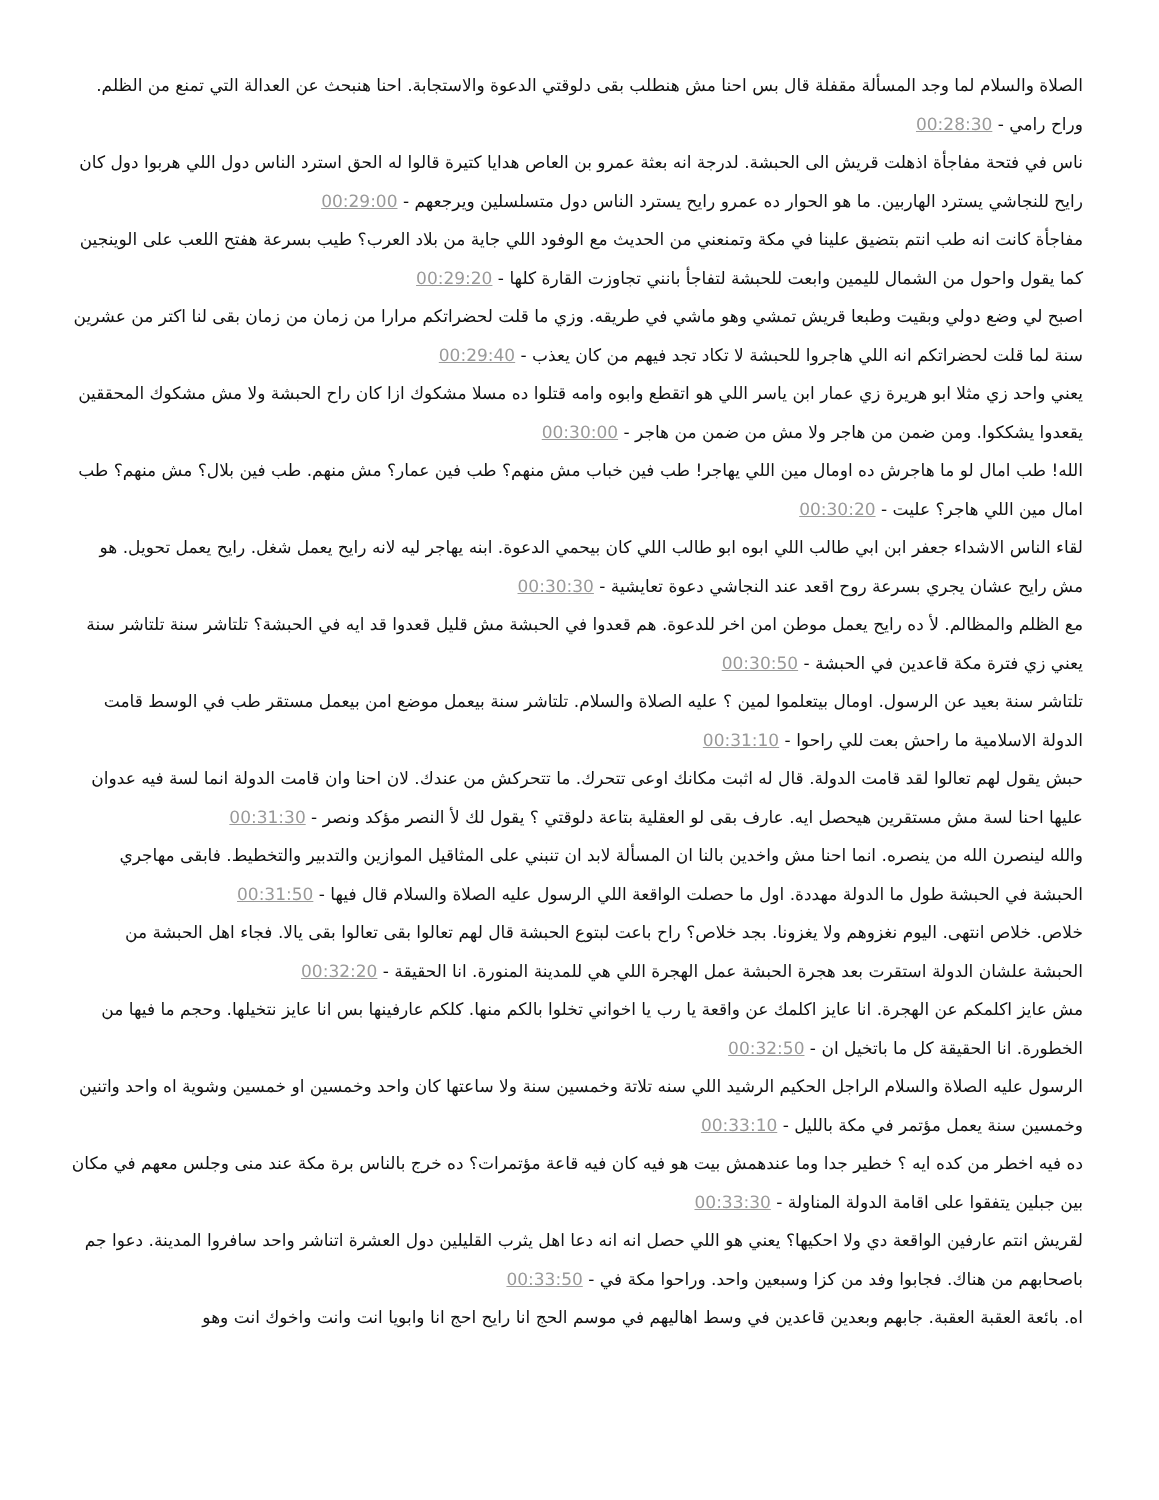الصلاة والسلام لما وجد المسألة مقفلة قال بس احنا مش هنطلب بقى دلوقتي الدعوة والاستجابة. احنا هنبحث عن العدالة التي تمنع من الظلم. وراح رامي - 00:28:30
ناس في فتحة مفاجأة اذهلت قريش الى الحبشة. لدرجة انه بعثة عمرو بن العاص هدايا كتيرة قالوا له الحق استرد الناس دول اللي هربوا دول كان رايح للنجاشي يسترد الهاربين. ما هو الحوار ده عمرو رايح يسترد الناس دول متسلسلين ويرجعهم - 00:29:00
مفاجأة كانت انه طب انتم بتضيق علينا في مكة وتمنعني من الحديث مع الوفود اللي جاية من بلاد العرب؟ طيب بسرعة هفتح اللعب على الوينجين كما يقول واحول من الشمال لليمين وابعت للحبشة لتفاجأ بانني تجاوزت القارة كلها - 00:29:20
اصبح لي وضع دولي وبقيت وطبعا قريش تمشي وهو ماشي في طريقه. وزي ما قلت لحضراتكم مرارا من زمان من زمان بقى لنا اكتر من عشرين سنة لما قلت لحضراتكم انه اللي هاجروا للحبشة لا تكاد تجد فيهم من كان يعذب - 00:29:40
يعني واحد زي مثلا ابو هريرة زي عمار ابن ياسر اللي هو اتقطع وابوه وامه قتلوا ده مسلا مشكوك ازا كان راح الحبشة ولا مش مشكوك المحققين يقعدوا يشككوا. ومن ضمن من هاجر ولا مش من ضمن من هاجر - 00:30:00
الله! طب امال لو ما هاجرش ده اومال مين اللي يهاجر! طب فين خباب مش منهم؟ طب فين عمار؟ مش منهم. طب فين بلال؟ مش منهم؟ طب امال مين اللي هاجر؟ عليت - 00:30:20
لقاء الناس الاشداء جعفر ابن ابي طالب اللي ابوه ابو طالب اللي كان بيحمي الدعوة. ابنه يهاجر ليه لانه رايح يعمل شغل. رايح يعمل تحويل. هو مش رايح عشان يجري بسرعة روح اقعد عند النجاشي دعوة تعايشية - 00:30:30
مع الظلم والمظالم. لأ ده رايح يعمل موطن امن اخر للدعوة. هم قعدوا في الحبشة مش قليل قعدوا قد ايه في الحبشة؟ تلتاشر سنة تلتاشر سنة يعني زي فترة مكة قاعدين في الحبشة - 00:30:50
تلتاشر سنة بعيد عن الرسول. اومال بيتعلموا لمين ؟ عليه الصلاة والسلام. تلتاشر سنة بيعمل موضع امن بيعمل مستقر طب في الوسط قامت الدولة الاسلامية ما راحش بعت للي راحوا - 00:31:10
حبش يقول لهم تعالوا لقد قامت الدولة. قال له اثبت مكانك اوعى تتحرك. ما تتحركش من عندك. لان احنا وان قامت الدولة انما لسة فيه عدوان عليها احنا لسة مش مستقرين هيحصل ايه. عارف بقى لو العقلية بتاعة دلوقتي ؟ يقول لك لأ النصر مؤكد ونصر - 00:31:30
والله لينصرن الله من ينصره. انما احنا مش واخدين بالنا ان المسألة لابد ان تنبني على المثاقيل الموازين والتدبير والتخطيط. فابقى مهاجري الحبشة في الحبشة طول ما الدولة مهددة. اول ما حصلت الواقعة اللي الرسول عليه الصلاة والسلام قال فيها - 00:31:50
خلاص. خلاص انتهى. اليوم نغزوهم ولا يغزونا. بجد خلاص؟ راح باعت لبتوع الحبشة قال لهم تعالوا بقى تعالوا بقى يالا. فجاء اهل الحبشة من الحبشة علشان الدولة استقرت بعد هجرة الحبشة عمل الهجرة اللي هي للمدينة المنورة. انا الحقيقة - 00:32:20
مش عايز اكلمكم عن الهجرة. انا عايز اكلمك عن واقعة يا رب يا اخواني تخلوا بالكم منها. كلكم عارفينها بس انا عايز نتخيلها. وحجم ما فيها من الخطورة. انا الحقيقة كل ما باتخيل ان - 00:32:50
الرسول عليه الصلاة والسلام الراجل الحكيم الرشيد اللي سنه تلاتة وخمسين سنة ولا ساعتها كان واحد وخمسين او خمسين وشوية اه واحد واتنين وخمسين سنة يعمل مؤتمر في مكة بالليل - 00:33:10
ده فيه اخطر من كده ايه ؟ خطير جدا وما عندهمش بيت هو فيه كان فيه قاعة مؤتمرات؟ ده خرج بالناس برة مكة عند منى وجلس معهم في مكان بين جبلين يتفقوا على اقامة الدولة المناولة - 00:33:30
لقريش انتم عارفين الواقعة دي ولا احكيها؟ يعني هو اللي حصل انه انه دعا اهل يثرب القليلين دول العشرة اتناشر واحد سافروا المدينة. دعوا جم باصحابهم من هناك. فجابوا وفد من كزا وسبعين واحد. وراحوا مكة في - 00:33:50
اه. بائعة العقبة العقبة. جابهم وبعدين قاعدين في وسط اهاليهم في موسم الحج انا رايح احج انا وابويا انت وانت واخوك انت وهو